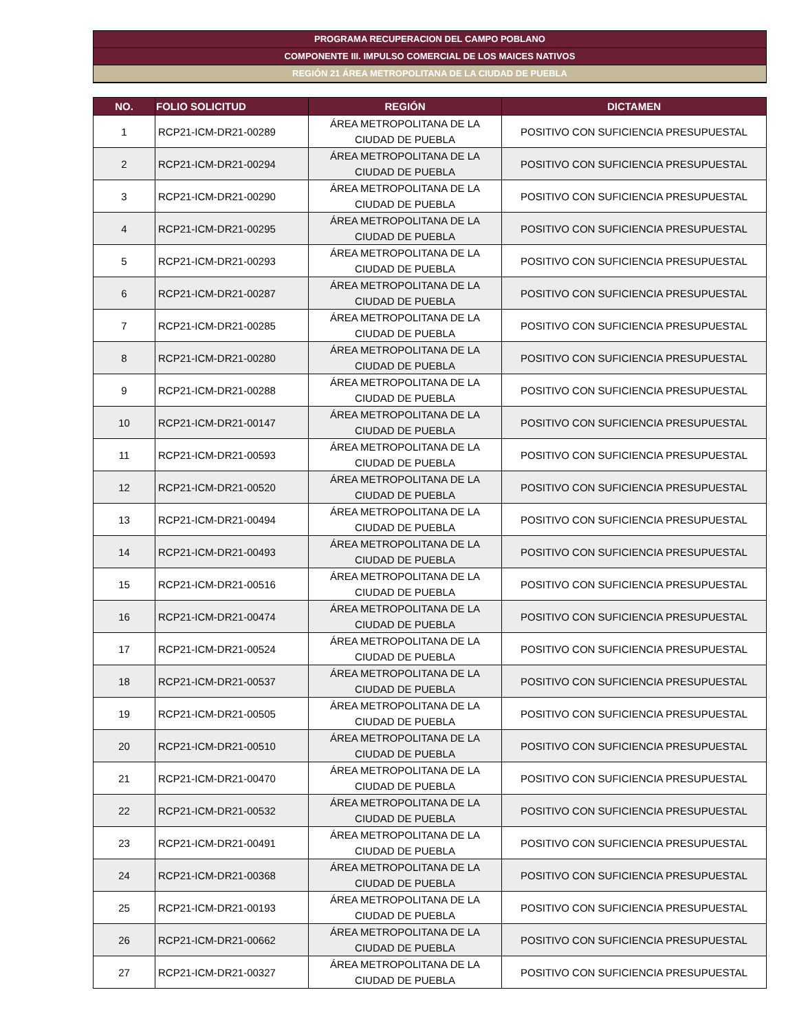PROGRAMA RECUPERACION DEL CAMPO POBLANO
COMPONENTE III. IMPULSO COMERCIAL DE LOS MAICES NATIVOS
REGIÓN 21 ÁREA METROPOLITANA DE LA CIUDAD DE PUEBLA
| NO. | FOLIO SOLICITUD | REGIÓN | DICTAMEN |
| --- | --- | --- | --- |
| 1 | RCP21-ICM-DR21-00289 | ÁREA METROPOLITANA DE LA CIUDAD DE PUEBLA | POSITIVO CON SUFICIENCIA PRESUPUESTAL |
| 2 | RCP21-ICM-DR21-00294 | ÁREA METROPOLITANA DE LA CIUDAD DE PUEBLA | POSITIVO CON SUFICIENCIA PRESUPUESTAL |
| 3 | RCP21-ICM-DR21-00290 | ÁREA METROPOLITANA DE LA CIUDAD DE PUEBLA | POSITIVO CON SUFICIENCIA PRESUPUESTAL |
| 4 | RCP21-ICM-DR21-00295 | ÁREA METROPOLITANA DE LA CIUDAD DE PUEBLA | POSITIVO CON SUFICIENCIA PRESUPUESTAL |
| 5 | RCP21-ICM-DR21-00293 | ÁREA METROPOLITANA DE LA CIUDAD DE PUEBLA | POSITIVO CON SUFICIENCIA PRESUPUESTAL |
| 6 | RCP21-ICM-DR21-00287 | ÁREA METROPOLITANA DE LA CIUDAD DE PUEBLA | POSITIVO CON SUFICIENCIA PRESUPUESTAL |
| 7 | RCP21-ICM-DR21-00285 | ÁREA METROPOLITANA DE LA CIUDAD DE PUEBLA | POSITIVO CON SUFICIENCIA PRESUPUESTAL |
| 8 | RCP21-ICM-DR21-00280 | ÁREA METROPOLITANA DE LA CIUDAD DE PUEBLA | POSITIVO CON SUFICIENCIA PRESUPUESTAL |
| 9 | RCP21-ICM-DR21-00288 | ÁREA METROPOLITANA DE LA CIUDAD DE PUEBLA | POSITIVO CON SUFICIENCIA PRESUPUESTAL |
| 10 | RCP21-ICM-DR21-00147 | ÁREA METROPOLITANA DE LA CIUDAD DE PUEBLA | POSITIVO CON SUFICIENCIA PRESUPUESTAL |
| 11 | RCP21-ICM-DR21-00593 | ÁREA METROPOLITANA DE LA CIUDAD DE PUEBLA | POSITIVO CON SUFICIENCIA PRESUPUESTAL |
| 12 | RCP21-ICM-DR21-00520 | ÁREA METROPOLITANA DE LA CIUDAD DE PUEBLA | POSITIVO CON SUFICIENCIA PRESUPUESTAL |
| 13 | RCP21-ICM-DR21-00494 | ÁREA METROPOLITANA DE LA CIUDAD DE PUEBLA | POSITIVO CON SUFICIENCIA PRESUPUESTAL |
| 14 | RCP21-ICM-DR21-00493 | ÁREA METROPOLITANA DE LA CIUDAD DE PUEBLA | POSITIVO CON SUFICIENCIA PRESUPUESTAL |
| 15 | RCP21-ICM-DR21-00516 | ÁREA METROPOLITANA DE LA CIUDAD DE PUEBLA | POSITIVO CON SUFICIENCIA PRESUPUESTAL |
| 16 | RCP21-ICM-DR21-00474 | ÁREA METROPOLITANA DE LA CIUDAD DE PUEBLA | POSITIVO CON SUFICIENCIA PRESUPUESTAL |
| 17 | RCP21-ICM-DR21-00524 | ÁREA METROPOLITANA DE LA CIUDAD DE PUEBLA | POSITIVO CON SUFICIENCIA PRESUPUESTAL |
| 18 | RCP21-ICM-DR21-00537 | ÁREA METROPOLITANA DE LA CIUDAD DE PUEBLA | POSITIVO CON SUFICIENCIA PRESUPUESTAL |
| 19 | RCP21-ICM-DR21-00505 | ÁREA METROPOLITANA DE LA CIUDAD DE PUEBLA | POSITIVO CON SUFICIENCIA PRESUPUESTAL |
| 20 | RCP21-ICM-DR21-00510 | ÁREA METROPOLITANA DE LA CIUDAD DE PUEBLA | POSITIVO CON SUFICIENCIA PRESUPUESTAL |
| 21 | RCP21-ICM-DR21-00470 | ÁREA METROPOLITANA DE LA CIUDAD DE PUEBLA | POSITIVO CON SUFICIENCIA PRESUPUESTAL |
| 22 | RCP21-ICM-DR21-00532 | ÁREA METROPOLITANA DE LA CIUDAD DE PUEBLA | POSITIVO CON SUFICIENCIA PRESUPUESTAL |
| 23 | RCP21-ICM-DR21-00491 | ÁREA METROPOLITANA DE LA CIUDAD DE PUEBLA | POSITIVO CON SUFICIENCIA PRESUPUESTAL |
| 24 | RCP21-ICM-DR21-00368 | ÁREA METROPOLITANA DE LA CIUDAD DE PUEBLA | POSITIVO CON SUFICIENCIA PRESUPUESTAL |
| 25 | RCP21-ICM-DR21-00193 | ÁREA METROPOLITANA DE LA CIUDAD DE PUEBLA | POSITIVO CON SUFICIENCIA PRESUPUESTAL |
| 26 | RCP21-ICM-DR21-00662 | ÁREA METROPOLITANA DE LA CIUDAD DE PUEBLA | POSITIVO CON SUFICIENCIA PRESUPUESTAL |
| 27 | RCP21-ICM-DR21-00327 | ÁREA METROPOLITANA DE LA CIUDAD DE PUEBLA | POSITIVO CON SUFICIENCIA PRESUPUESTAL |